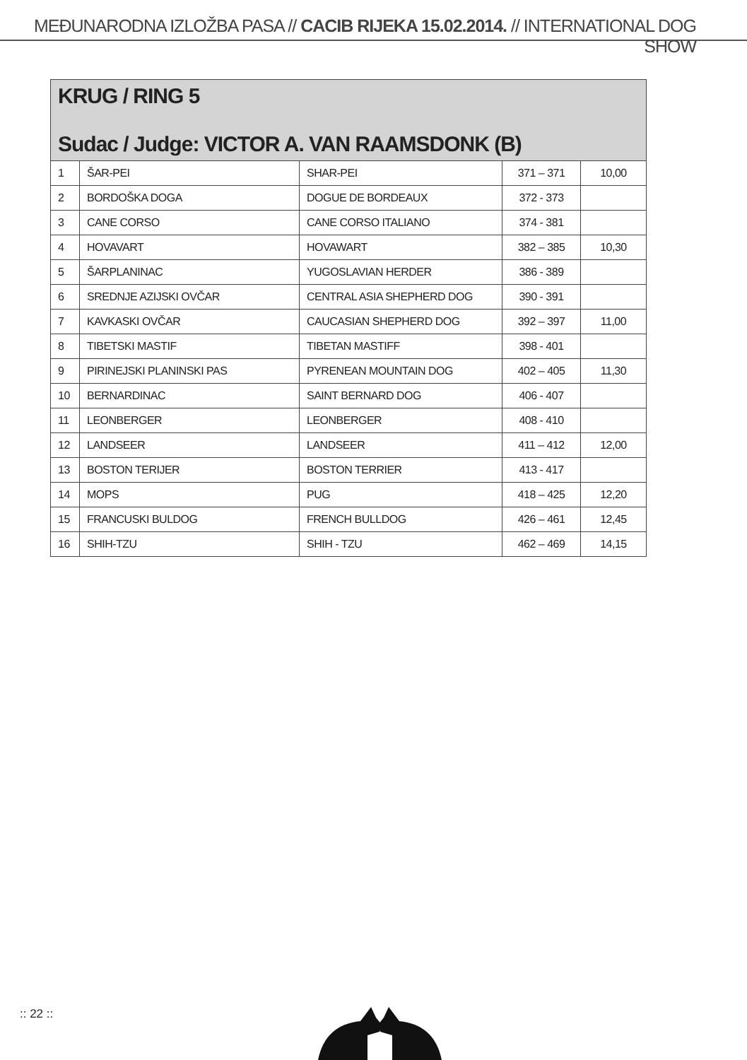MEĐUNARODNA IZLOŽBA PASA // CACIB RIJEKA 15.02.2014. // INTERNATIONAL DOG SHOW
| KRUG / RING 5 Sudac / Judge: VICTOR A. VAN RAAMSDONK (B) | | | | |
| --- | --- | --- | --- | --- |
| 1 | ŠAR-PEI | SHAR-PEI | 371 – 371 | 10,00 |
| 2 | BORDOŠKA DOGA | DOGUE DE BORDEAUX | 372 - 373 | |
| 3 | CANE CORSO | CANE CORSO ITALIANO | 374 - 381 | |
| 4 | HOVAVART | HOVAWART | 382 – 385 | 10,30 |
| 5 | ŠARPLANINAC | YUGOSLAVIAN HERDER | 386 - 389 | |
| 6 | SREDNJE AZIJSKI OVČAR | CENTRAL ASIA SHEPHERD DOG | 390 - 391 | |
| 7 | KAVKASKI OVČAR | CAUCASIAN SHEPHERD DOG | 392 – 397 | 11,00 |
| 8 | TIBETSKI MASTIF | TIBETAN MASTIFF | 398 - 401 | |
| 9 | PIRINEJSKI PLANINSKI PAS | PYRENEAN MOUNTAIN DOG | 402 – 405 | 11,30 |
| 10 | BERNARDINAC | SAINT BERNARD DOG | 406 - 407 | |
| 11 | LEONBERGER | LEONBERGER | 408 - 410 | |
| 12 | LANDSEER | LANDSEER | 411 – 412 | 12,00 |
| 13 | BOSTON TERIJER | BOSTON TERRIER | 413 - 417 | |
| 14 | MOPS | PUG | 418 – 425 | 12,20 |
| 15 | FRANCUSKI BULDOG | FRENCH BULLDOG | 426 – 461 | 12,45 |
| 16 | SHIH-TZU | SHIH - TZU | 462 – 469 | 14,15 |
:: 22 ::